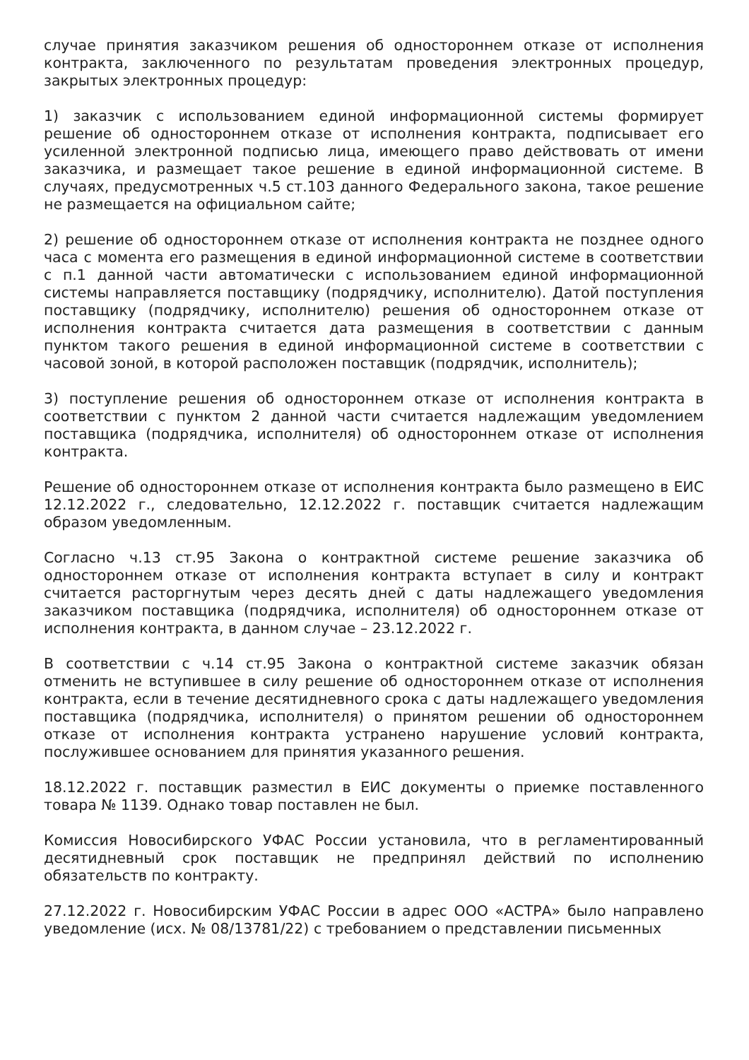случае принятия заказчиком решения об одностороннем отказе от исполнения контракта, заключенного по результатам проведения электронных процедур, закрытых электронных процедур:
1) заказчик с использованием единой информационной системы формирует решение об одностороннем отказе от исполнения контракта, подписывает его усиленной электронной подписью лица, имеющего право действовать от имени заказчика, и размещает такое решение в единой информационной системе. В случаях, предусмотренных ч.5 ст.103 данного Федерального закона, такое решение не размещается на официальном сайте;
2) решение об одностороннем отказе от исполнения контракта не позднее одного часа с момента его размещения в единой информационной системе в соответствии с п.1 данной части автоматически с использованием единой информационной системы направляется поставщику (подрядчику, исполнителю). Датой поступления поставщику (подрядчику, исполнителю) решения об одностороннем отказе от исполнения контракта считается дата размещения в соответствии с данным пунктом такого решения в единой информационной системе в соответствии с часовой зоной, в которой расположен поставщик (подрядчик, исполнитель);
3) поступление решения об одностороннем отказе от исполнения контракта в соответствии с пунктом 2 данной части считается надлежащим уведомлением поставщика (подрядчика, исполнителя) об одностороннем отказе от исполнения контракта.
Решение об одностороннем отказе от исполнения контракта было размещено в ЕИС 12.12.2022 г., следовательно, 12.12.2022 г. поставщик считается надлежащим образом уведомленным.
Согласно ч.13 ст.95 Закона о контрактной системе решение заказчика об одностороннем отказе от исполнения контракта вступает в силу и контракт считается расторгнутым через десять дней с даты надлежащего уведомления заказчиком поставщика (подрядчика, исполнителя) об одностороннем отказе от исполнения контракта, в данном случае – 23.12.2022 г.
В соответствии с ч.14 ст.95 Закона о контрактной системе заказчик обязан отменить не вступившее в силу решение об одностороннем отказе от исполнения контракта, если в течение десятидневного срока с даты надлежащего уведомления поставщика (подрядчика, исполнителя) о принятом решении об одностороннем отказе от исполнения контракта устранено нарушение условий контракта, послужившее основанием для принятия указанного решения.
18.12.2022 г. поставщик разместил в ЕИС документы о приемке поставленного товара № 1139. Однако товар поставлен не был.
Комиссия Новосибирского УФАС России установила, что в регламентированный десятидневный срок поставщик не предпринял действий по исполнению обязательств по контракту.
27.12.2022 г. Новосибирским УФАС России в адрес ООО «АСТРА» было направлено уведомление (исх. № 08/13781/22) с требованием о представлении письменных